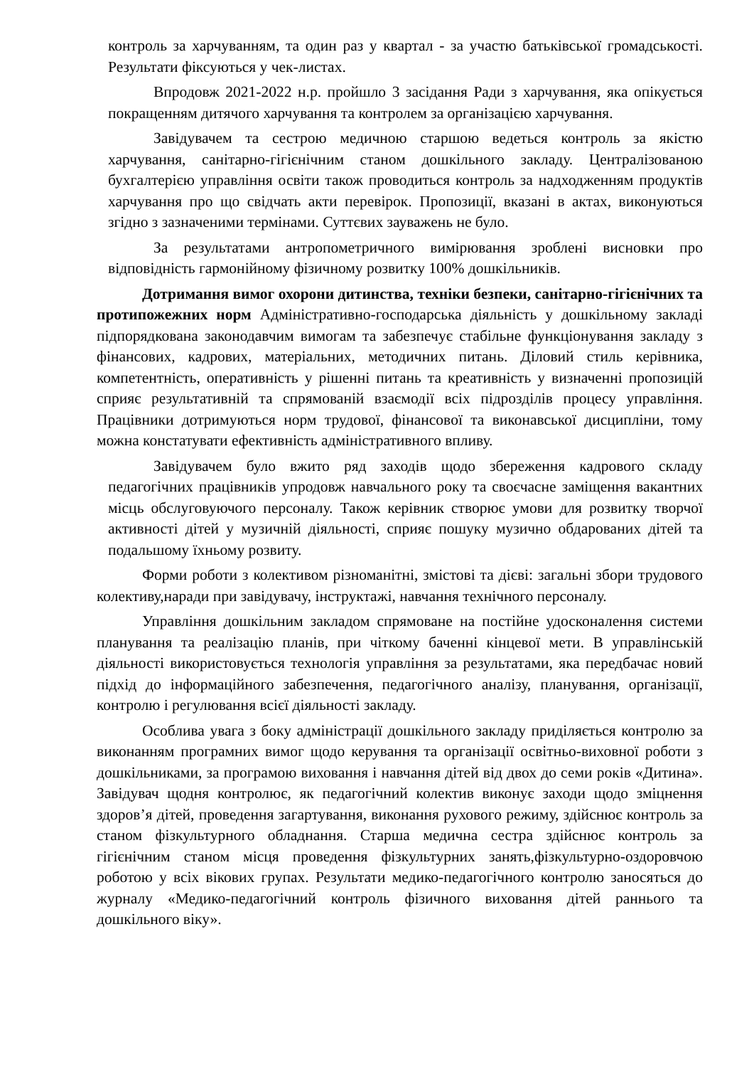контроль за харчуванням, та один раз у квартал - за участю батьківської громадськості. Результати фіксуються у чек-листах.
Впродовж 2021-2022 н.р. пройшло 3 засідання Ради з харчування, яка опікується покращенням дитячого харчування та контролем за організацією харчування.
Завідувачем та сестрою медичною старшою ведеться контроль за якістю харчування, санітарно-гігієнічним станом дошкільного закладу. Централізованою бухгалтерією управління освіти також проводиться контроль за надходженням продуктів харчування про що свідчать акти перевірок. Пропозиції, вказані в актах, виконуються згідно з зазначеними термінами. Суттєвих зауважень не було.
За результатами антропометричного вимірювання зроблені висновки про відповідність гармонійному фізичному розвитку 100% дошкільників.
Дотримання вимог охорони дитинства, техніки безпеки, санітарно-гігієнічних та протипожежних норм Адміністративно-господарська діяльність у дошкільному закладі підпорядкована законодавчим вимогам та забезпечує стабільне функціонування закладу з фінансових, кадрових, матеріальних, методичних питань. Діловий стиль керівника, компетентність, оперативність у рішенні питань та креативність у визначенні пропозицій сприяє результативній та спрямованій взаємодії всіх підрозділів процесу управління. Працівники дотримуються норм трудової, фінансової та виконавської дисципліни, тому можна констатувати ефективність адміністративного впливу.
Завідувачем було вжито ряд заходів щодо збереження кадрового складу педагогічних працівників упродовж навчального року та своєчасне заміщення вакантних місць обслуговуючого персоналу. Також керівник створює умови для розвитку творчої активності дітей у музичній діяльності, сприяє пошуку музично обдарованих дітей та подальшому їхньому розвиту.
Форми роботи з колективом різноманітні, змістові та дієві: загальні збори трудового колективу,наради при завідувачу, інструктажі, навчання технічного персоналу.
Управління дошкільним закладом спрямоване на постійне удосконалення системи планування та реалізацію планів, при чіткому баченні кінцевої мети. В управлінській діяльності використовується технологія управління за результатами, яка передбачає новий підхід до інформаційного забезпечення, педагогічного аналізу, планування, організації, контролю і регулювання всієї діяльності закладу.
Особлива увага з боку адміністрації дошкільного закладу приділяється контролю за виконанням програмних вимог щодо керування та організації освітньо-виховної роботи з дошкільниками, за програмою виховання і навчання дітей від двох до семи років «Дитина». Завідувач щодня контролює, як педагогічний колектив виконує заходи щодо зміцнення здоров’я дітей, проведення загартування, виконання рухового режиму, здійснює контроль за станом фізкультурного обладнання. Старша медична сестра здійснює контроль за гігієнічним станом місця проведення фізкультурних занять,фізкультурно-оздоровчою роботою у всіх вікових групах. Результати медико-педагогічного контролю заносяться до журналу «Медико-педагогічний контроль фізичного виховання дітей раннього та дошкільного віку».